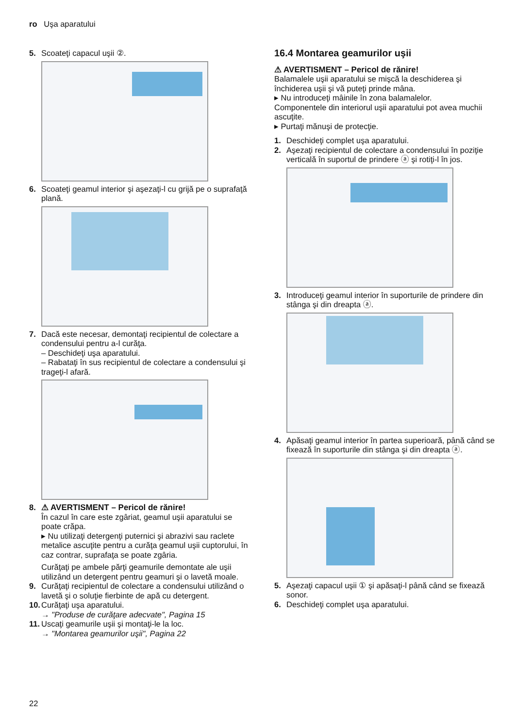ro Uşa aparatului
5. Scoateţi capacul uşii ②.
6. Scoateţi geamul interior şi aşezaţi-l cu grijă pe o suprafaţă plană.
7. Dacă este necesar, demontaţi recipientul de colectare a condensului pentru a-l curăţa.
– Deschideţi uşa aparatului.
– Rabataţi în sus recipientul de colectare a condensului şi trageţi-l afară.
8. ⚠ AVERTISMENT – Pericol de rănire!
În cazul în care este zgâriat, geamul uşii aparatului se poate crăpa.
▸ Nu utilizaţi detergenţi puternici şi abrazivi sau raclete metalice ascuţite pentru a curăţa geamul uşii cuptorului, în caz contrar, suprafaţa se poate zgâria.
Curăţaţi pe ambele părţi geamurile demontate ale uşii utilizând un detergent pentru geamuri şi o lavetă moale.
9. Curăţaţi recipientul de colectare a condensului utilizând o lavetă şi o soluţie fierbinte de apă cu detergent.
10. Curăţaţi uşa aparatului.
→ "Produse de curăţare adecvate", Pagina 15
11. Uscaţi geamurile uşii şi montaţi-le la loc.
→ "Montarea geamurilor uşii", Pagina 22
16.4 Montarea geamurilor uşii
⚠ AVERTISMENT – Pericol de rănire!
Balamalele uşii aparatului se mişcă la deschiderea şi închiderea uşii şi vă puteţi prinde mâna.
▸ Nu introduceţi mâinile în zona balamalelor.
Componentele din interiorul uşii aparatului pot avea muchii ascuţite.
▸ Purtaţi mănuşi de protecţie.
1. Deschideţi complet uşa aparatului.
2. Aşezaţi recipientul de colectare a condensului în poziţie verticală în suportul de prindere ⓐ şi rotiţi-l în jos.
3. Introduceţi geamul interior în suporturile de prindere din stânga şi din dreapta ⓐ.
4. Apăsaţi geamul interior în partea superioară, până când se fixează în suporturile din stânga şi din dreapta ⓐ.
5. Aşezaţi capacul uşii ① şi apăsaţi-l până când se fixează sonor.
6. Deschideţi complet uşa aparatului.
22